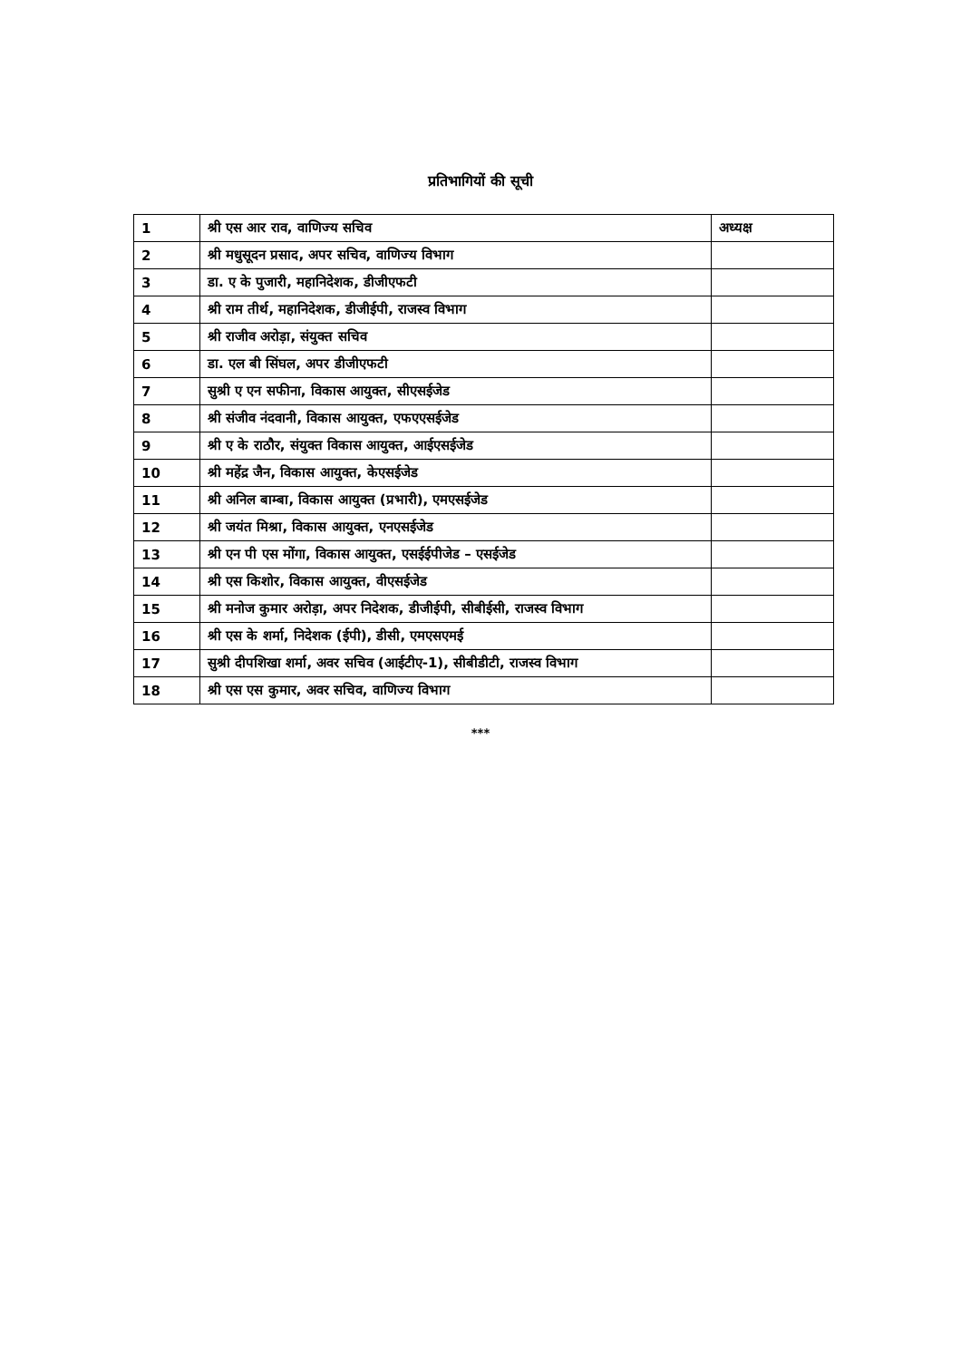प्रतिभागियों की सूची
| 1 | श्री एस आर राव, वाणिज्य सचिव | अध्यक्ष |
| 2 | श्री मधुसूदन प्रसाद, अपर सचिव, वाणिज्य विभाग | |
| 3 | डा. ए के पुजारी, महानिदेशक, डीजीएफटी | |
| 4 | श्री राम तीर्थ, महानिदेशक, डीजीईपी, राजस्व विभाग | |
| 5 | श्री राजीव अरोड़ा, संयुक्त सचिव | |
| 6 | डा. एल बी सिंघल, अपर डीजीएफटी | |
| 7 | सुश्री ए एन सफीना, विकास आयुक्त, सीएसईजेड | |
| 8 | श्री संजीव नंदवानी, विकास आयुक्त, एफएएसईजेड | |
| 9 | श्री ए के राठौर, संयुक्त विकास आयुक्त, आईएसईजेड | |
| 10 | श्री महेंद्र जैन, विकास आयुक्त, केएसईजेड | |
| 11 | श्री अनिल बाम्बा, विकास आयुक्त (प्रभारी), एमएसईजेड | |
| 12 | श्री जयंत मिश्रा, विकास आयुक्त, एनएसईजेड | |
| 13 | श्री एन पी एस मोंगा, विकास आयुक्त, एसईईपीजेड – एसईजेड | |
| 14 | श्री एस किशोर, विकास आयुक्त, वीएसईजेड | |
| 15 | श्री मनोज कुमार अरोड़ा, अपर निदेशक, डीजीईपी, सीबीईसी, राजस्व विभाग | |
| 16 | श्री एस के शर्मा, निदेशक (ईपी), डीसी, एमएसएमई | |
| 17 | सुश्री दीपशिखा शर्मा, अवर सचिव (आईटीए-1), सीबीडीटी, राजस्व विभाग | |
| 18 | श्री एस एस कुमार, अवर सचिव, वाणिज्य विभाग | |
***